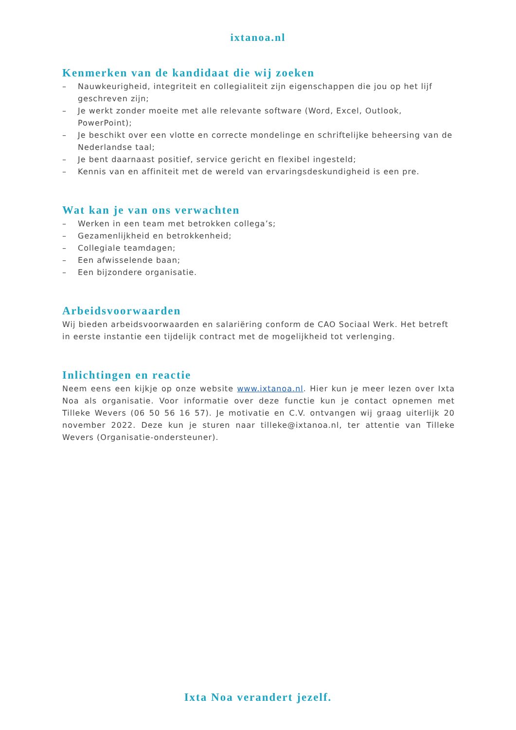ixtanoa.nl
Kenmerken van de kandidaat die wij zoeken
– Nauwkeurigheid, integriteit en collegialiteit zijn eigenschappen die jou op het lijf geschreven zijn;
– Je werkt zonder moeite met alle relevante software (Word, Excel, Outlook, PowerPoint);
– Je beschikt over een vlotte en correcte mondelinge en schriftelijke beheersing van de Nederlandse taal;
– Je bent daarnaast positief, service gericht en flexibel ingesteld;
– Kennis van en affiniteit met de wereld van ervaringsdeskundigheid is een pre.
Wat kan je van ons verwachten
– Werken in een team met betrokken collega’s;
– Gezamenlijkheid en betrokkenheid;
– Collegiale teamdagen;
– Een afwisselende baan;
– Een bijzondere organisatie.
Arbeidsvoorwaarden
Wij bieden arbeidsvoorwaarden en salariëring conform de CAO Sociaal Werk. Het betreft in eerste instantie een tijdelijk contract met de mogelijkheid tot verlenging.
Inlichtingen en reactie
Neem eens een kijkje op onze website www.ixtanoa.nl. Hier kun je meer lezen over Ixta Noa als organisatie. Voor informatie over deze functie kun je contact opnemen met Tilleke Wevers (06 50 56 16 57). Je motivatie en C.V. ontvangen wij graag uiterlijk 20 november 2022. Deze kun je sturen naar tilleke@ixtanoa.nl, ter attentie van Tilleke Wevers (Organisatie-ondersteuner).
Ixta Noa verandert jezelf.